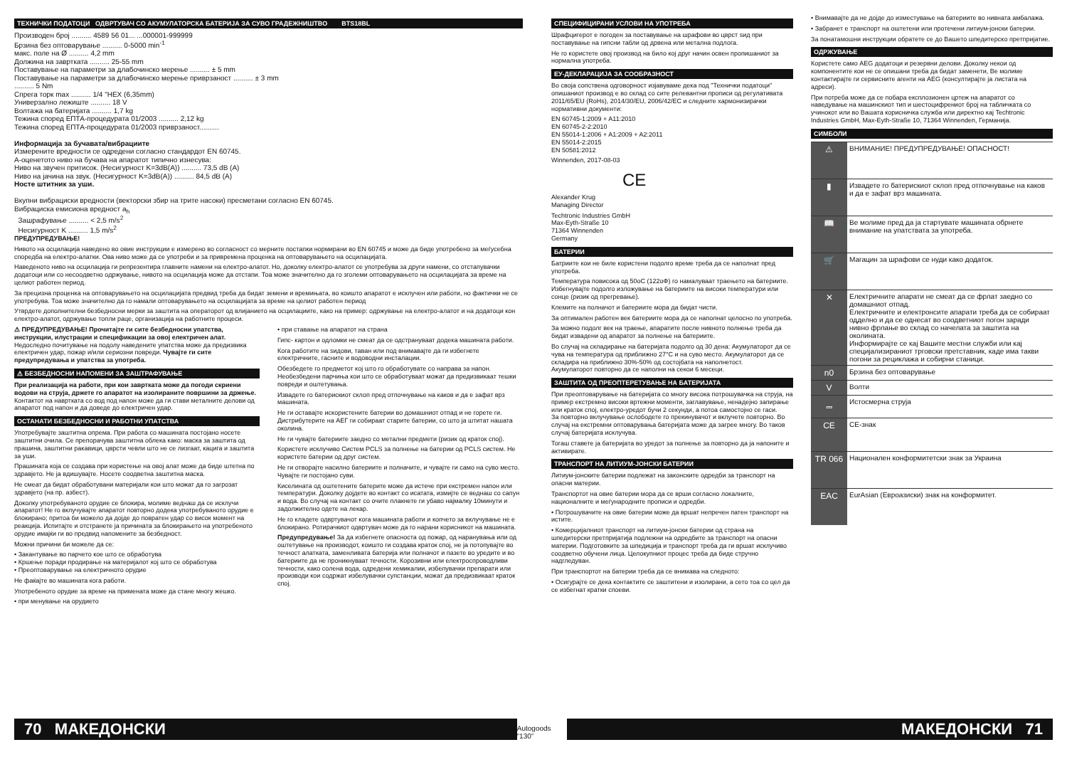ТЕХНИЧКИ ПОДАТОЦИ ОДВРТУВАЧ СО АКУМУЛАТОРСКА БАТЕРИЈА ЗА СУВО ГРАДЕЖНИШТВО BTS18BL
Производен број .......... 4589 56 01... ...000001-999999
Брзина без оптоварување .......... 0-5000 min<sup>-1</sup>
макс. поле на Ø .......... 4,2 mm
Должина на завртката .......... 25-55 mm
Поставување на параметри за длабочинско мерење .......... ± 5 mm
Поставување на параметри за длабочинско мерење приврзаност .......... ± 3 mm
.......... 5 Nm
Спрега торк max .......... 1/4 "HEX (6,35mm)
Универзално лежиште .......... 18 V
Волтажа на батеријата .......... 1,7 kg
Тежина според ЕПТА-процедурата 01/2003 .......... 2,12 kg
Тежина според ЕПТА-процедурата 01/2003 приврзаност..........
Информација за бучавата/вибрациите
Измерените вредности се одредени согласно стандардот EN 60745.
А-оценетото ниво на бучава на апаратот типично изнесува:
Ниво на звучен притисок. (Несигурност K=3dB(A)) .......... 73,5 dB (A)
Ниво на јачина на звук. (Несигурност K=3dB(A)) .......... 84,5 dB (A)
Носте штитник за уши.
Вкупни вибрациски вредности (векторски збир на трите насоки) пресметани согласно EN 60745.
Вибрациска емисиона вредност a<sub>h</sub>
Зашрафување .......... < 2,5 m/s<sup>2</sup>
Несигурност K .......... 1,5 m/s<sup>2</sup>
ПРЕДУПРЕДУВАЊЕ!
Нивото на осцилација наведено во овие инструкции е измерено во согласност со мерните постапки нормирани во EN 60745 и може да биде употребено за меѓусебна споредба на електро-алатки. Ова ниво може да се употреби и за привремена проценка на оптоварувањето на осцилацијата.
Наведеното ниво на осцилација ги репрезентира главните намени на електро-алатот. Но, доколку електро-алатот се употребува за други намени, со отстапувачки додатоци или со несоодветно одржување, нивото на осцилација може да отстапи. Тоа може значително да го зголеми оптоварувањето на осцилацијата за време на целиот работен период.
За прецизна проценка на оптоварувањето на осцилацијата предвид треба да бидат земени и времињата, во коишто апаратот е исклучен или работи, но фактички не се употребува. Тоа може значително да го намали оптоварувањето на осцилацијата за време на целиот работен период
Утврдете дополнителни безбедносни мерки за заштита на операторот од влијанието на осцилациите, како на пример: одржување на електро-алатот и на додатоци кон електро-алатот, одржување топли раце, организација на работните процеси.
⚠ ПРЕДУПРЕДУВАЊЕ! Прочитајте ги сите безбедносни упатства, инструкции, илустрации и спецификации за овој електричен алат. Недоследно почитување на подолу наведените упатства може да предизвика електричен удар, пожар и/или сериозни повреди. Чувајте ги сите предупредувања и упатства за употреба.
⚠ БЕЗБЕДНОСНИ НАПОМЕНИ ЗА ЗАШТРАФУВАЊЕ
При реализација на работи, при кои завртката може да погоди скриени водови на струја, држете го апаратот на изолираните површини за држење. Контактот на наврткaта со вод под напон може да ги стави металните делови од апаратот под напон и да доведе до електричен удар.
ОСТАНАТИ БЕЗБЕДНОСНИ И РАБОТНИ УПАТСТВА
Употребувајте заштитна опрема. При работа со машината постојано носете заштитни очила. Се препорачува заштитна облека како: маска за заштита од прашина, заштитни ракавици, цврсти чевли што не се лизгаат, кацига и заштита за уши.
Прашината која се создава при користење на овој алат може да биде штетна по здравјето. Не ја вдишувајте. Носете соодветна заштитна маска.
Не смеат да бидат обработувани материјали кои што можат да го загрозат здравјето (на пр. азбест).
Доколку употребуваното орудие се блокира, молиме веднаш да се исклучи апаратот! Не го вклучувајте апаратот повторно додека употребуваното орудие е блокирано; притоа би можело да дојде до повратен удар со висок момент на реакција. Испитајте и отстранете ја причината за блокирањето на употребеното орудие имајќи ги во предвид напомените за безбедност.
Можни причини би можеле да се:
• Закантување во парчето кое што се обработува
• Кршење поради продирање на материјалот кој што се обработува
• Преоптоварување на електричното орудие
Не фаќајте во машината кога работи.
Употребеното орудие за време на примената може да стане многу жешко.
• при менување на орудието
• при ставање на апаратот на страна
Гипс- картон и одломки не смеат да се одстрануваат додека машината работи.
Кога работите на ѕидови, таван или под внимавајте да ги избегнете електричните, гасните и водоводни инсталации.
Обезбедете го предметот кој што го обработувате со направа за напон. Необезбедени парчиња кои што се обработуваат можат да предизвикаат тешки повреди и оштетувања.
Извадете го батерискиот склоп пред отпочнување на каков и да е зафат врз машината.
Не ги оставајте искористените батерии во домашниот отпад и не горете ги. Дистрибутерите на АЕГ ги собираат старите батерии, со што ја штитат нашата околина.
Не ги чувајте батериите заедно со метални предмети (ризик од краток спој).
Користете исклучиво Систем PCLS за полнење на батерии од PCLS систем. Не користете батерии од друг систем.
Не ги отворајте насилно батериите и полначите, и чувајте ги само на суво место. Чувајте ги постојано суви.
Киселината од оштетените батерите може да истече при екстремен напон или температури. Доколку дојдете во контакт со исатата, измијте се веднаш со сапун и вода. Во случај на контакт со очите плакнете ги убаво најмалку 10минути и задолжително одете на лекар.
Не го кладете одвртувачот кога машината работи и копчето за вклучување не е блокирано. Ротирачкиот одвртувач може да го нарани корисникот на машината.
Предупредување! За да избегнете опасноста од пожар, од наранувања или од оштетување на производот, коишто ги создава краток спој, не ја потопувајте во течност алатката, заменливата батерија или полначот и пазете во уредите и во батериите да не проникнуваат течности. Корозивни или електроспроводливи течности, како солена вода, одредени хемикалии, избелувачки препарати или производи кои содржат избелувачки супстанции, можат да предизвикаат краток спој.
СПЕЦИФИЦИРАНИ УСЛОВИ НА УПОТРЕБА
Шрафцигерот е погоден за поставување на шрафови во цврст ѕид при поставување на гипсни табли од дрвена или метална подлога.
Не го користете овој производ на било кој друг начин освен пропишаниот за нормална употреба.
ЕУ-ДЕКЛАРАЦИЈА ЗА СООБРАЗНОСТ
Во своја сопствена одговорност изјавуваме дека под "Технички податоци" опишаниот производ е во склад со сите релевантни прописи од регулативата 2011/65/EU (RoHs), 2014/30/EU, 2006/42/EC и следните хармонизирачки нормативни документи:
EN 60745-1:2009 + A11:2010
EN 60745-2-2:2010
EN 55014-1:2006 + A1:2009 + A2:2011
EN 55014-2:2015
EN 50581:2012
Winnenden, 2017-08-03
CE
Alexander Krug
Managing Director
Techtronic Industries GmbH
Max-Eyth-Straße 10
71364 Winnenden
Germany
БАТЕРИИ
Батриите кои не биле користени подолго време треба да се наполнат пред употреба.
Температура повисока од 50оС (122оФ) го намалуваат траењето на батериите. Избегнувајте подолго изложување на батериите на високи температури или сонце (ризик од прегревање).
Клемите на полначот и батериите мора да бидат чисти.
За оптимален работен век батериите мора да се наполнат целосно по употреба.
За можно подолг век на траење, апаратите после нивното полнење треба да бидат извадени од апаратот за полнење на батериите.
Во случај на складирање на батеријата подолго од 30 дена: Акумулаторот да се чува на температура од приближно 27°C и на суво место. Акумулаторот да се складира на приближно 30%-50% од состојбата на наполнетост.
Акумулаторот повторно да се наполни на секои 6 месеци.
ЗАШТИТА ОД ПРЕОПТЕРЕТУВАЊЕ НА БАТЕРИЈАТА
При преоптоварување на батеријата со многу висока потрошувачка на струја, на пример екстремно високи вртежни моменти, заглавување, ненадејно запирање или краток спој, електро-уредот бучи 2 секунди, а потоа самостојно се гаси.
За повторно вклучување ослободете го прекинувачот и вклучете повторно. Во случај на екстремни оптоварувања батеријата може да загрее многу. Во таков случај батеријата исклучува.
Тогаш ставете ја батеријата во уредот за полнење за повторно да ја напоните и активирате.
ТРАНСПОРТ НА ЛИТИУМ-ЈОНСКИ БАТЕРИИ
Литиум-јонските батерии подлежат на законските одредби за транспорт на опасни материи.
Транспортот на овие батерии мора да се врши согласно локалните, националните и меѓународните прописи и одредби.
• Потрошувачите на овие батерии може да вршат непречен патен транспорт на истите.
• Комерцијалниот транспорт на литиум-јонски батерии од страна на шпедитерски претпријатија подлежни на одредбите за транспорт на опасни материи. Подготовките за шпедиција и транспорт треба да ги вршат исклучиво соодветно обучени лица. Целокупниот процес треба да биде стручно надгледуван.
При транспортот на батерии треба да се внимава на следното:
• Осигурајте се дека контактите се заштитени и изолирани, а сето тоа со цел да се избегнат кратки спoеви.
• Внимавајте да не дојде до изместување на батериите во нивната амбалажа.
• Забранет е транспорт на оштетени или протечени литиум-јонски батерии.
За понатамошни инструкции обратете се до Вашето шпедитерско претпријатие.
ОДРЖУВАЊЕ
Користете само AEG додатоци и резервни делови. Доколку некои од компонентите кои не се опишани треба да бидат заменети, Ве молиме контактирајте ги сервисните агенти на AEG (консултирајте ја листата на адреси).
При потреба може да се побара експлозионен цртеж на апаратот со наведување на машинскиот тип и шестоцифрениот број на табличката со учинокот или во Вашата корисничка служба или директно кај Techtronic Industries GmbH, Max-Eyth-Straße 10, 71364 Winnenden, Германија.
СИМБОЛИ
| ⚠ | ВНИМАНИЕ! ПРЕДУПРЕДУВАЊЕ! ОПАСНОСТ! |
| ▮ | Извадете го батерискиот склоп пред отпочнување на каков и да е зафат врз машината. |
| 📖 | Ве молиме пред да ја стартувате машината обрнете внимание на упатствата за употреба. |
| 🛒 | Магацин за шрафови се нуди како додаток. |
| ✕ | Електричните апарати не смеат да се фрлат заедно со домашниот отпад. Електричните и електронсите апарати треба да се собираат одделно и да се однесат во соодветниот погон заради нивно фрлање во склад со начелата за заштита на околината. Информирајте се кај Вашите местни служби или кај специјализираниот трговски претставник, каде има такви погони за рециклажа и собирни станици. |
| n0 | Брзина без оптоварување |
| V | Волти |
| ⎓ | Истосмерна струја |
| CE | CE-знак |
| TR 066 | Национален конформитетски знак за Украина |
| EAC | EurAsian (Евроазиски) знак на конформитет. |
70 МАКЕДОНСКИ
Autogoods “130”
МАКЕДОНСКИ 71